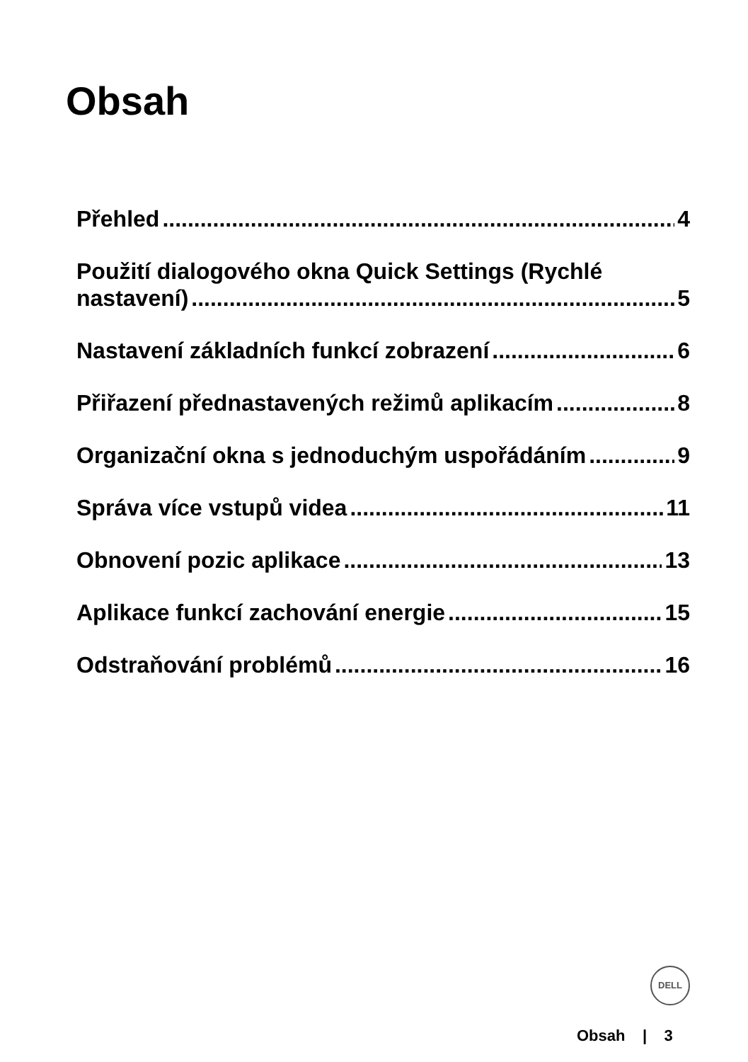Obsah
Přehled 4
Použití dialogového okna Quick Settings (Rychlé
nastavení) 5
Nastavení základních funkcí zobrazení 6
Přiřazení přednastavených režimů aplikacím 8
Organizační okna s jednoduchým uspořádáním 9
Správa více vstupů videa 11
Obnovení pozic aplikace 13
Aplikace funkcí zachování energie 15
Odstraňování problémů 16
DELL
Obsah | 3